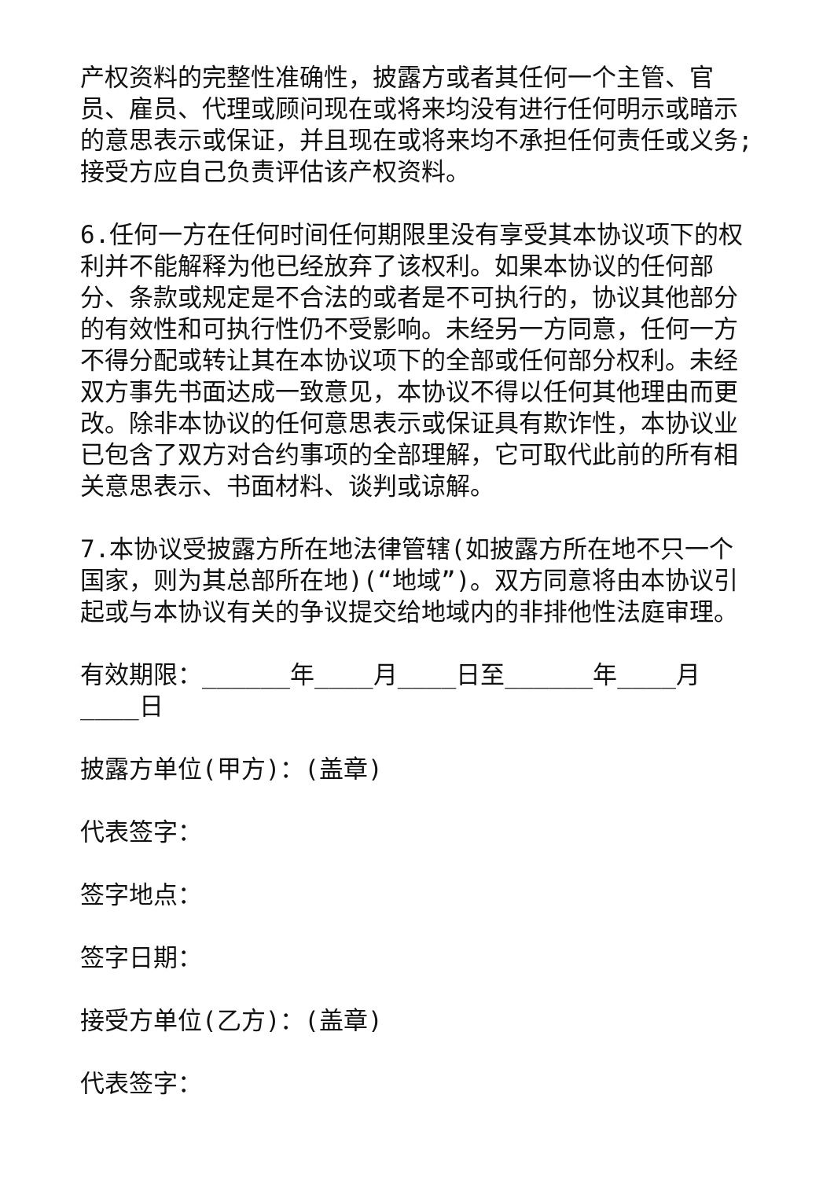产权资料的完整性准确性，披露方或者其任何一个主管、官员、雇员、代理或顾问现在或将来均没有进行任何明示或暗示的意思表示或保证，并且现在或将来均不承担任何责任或义务;接受方应自己负责评估该产权资料。
6.任何一方在任何时间任何期限里没有享受其本协议项下的权利并不能解释为他已经放弃了该权利。如果本协议的任何部分、条款或规定是不合法的或者是不可执行的，协议其他部分的有效性和可执行性仍不受影响。未经另一方同意，任何一方不得分配或转让其在本协议项下的全部或任何部分权利。未经双方事先书面达成一致意见，本协议不得以任何其他理由而更改。除非本协议的任何意思表示或保证具有欺诈性，本协议业已包含了双方对合约事项的全部理解，它可取代此前的所有相关意思表示、书面材料、谈判或谅解。
7.本协议受披露方所在地法律管辖(如披露方所在地不只一个国家，则为其总部所在地)(“地域”)。双方同意将由本协议引起或与本协议有关的争议提交给地域内的非排他性法庭审理。
有效期限：______年____月____日至______年____月____日
披露方单位(甲方)：(盖章)
代表签字：
签字地点：
签字日期：
接受方单位(乙方)：(盖章)
代表签字：